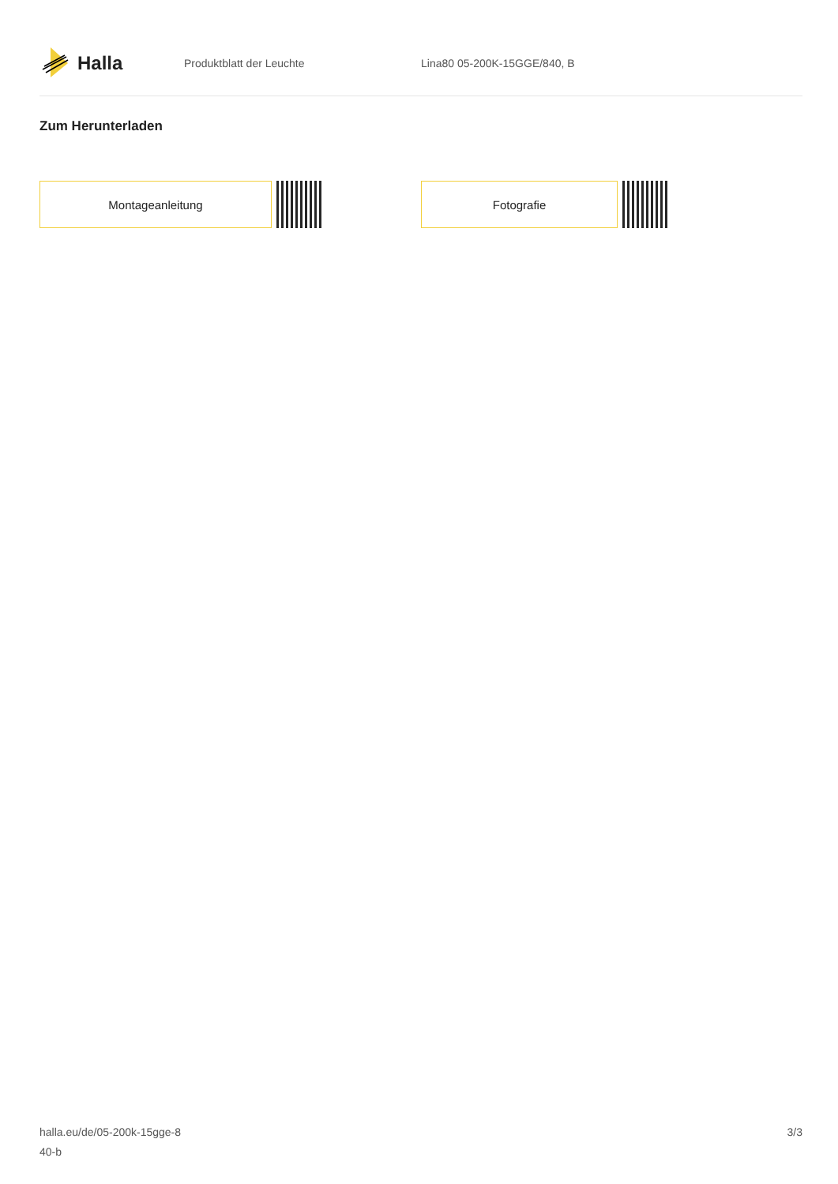Halla
Produktblatt der Leuchte Lina80 05-200K-15GGE/840, B
Zum Herunterladen
Montageanleitung Fotografie
halla.eu/de/05-200k-15gge-8
40-b
3/3